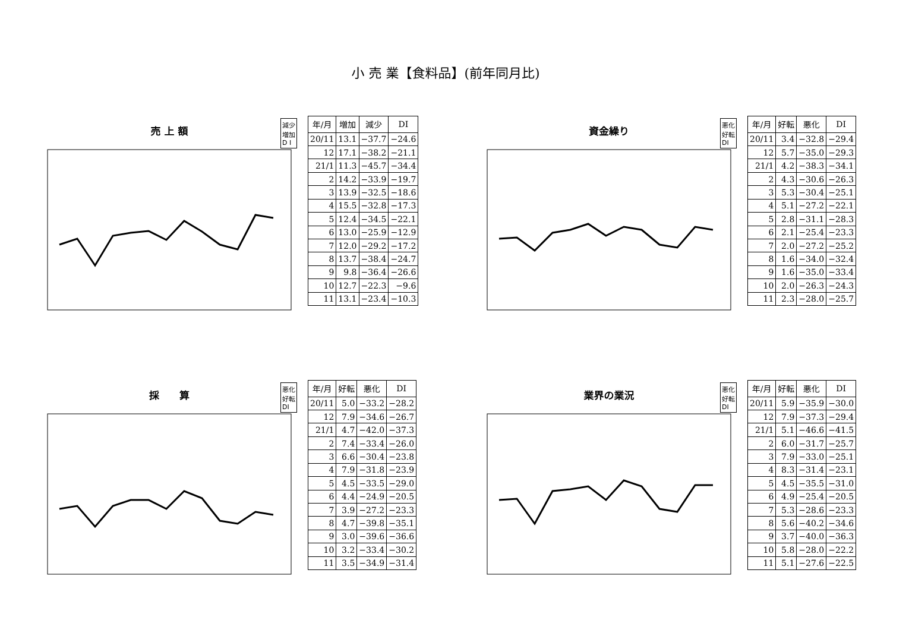小 売 業【食料品】(前年同月比)
売 上 額
減少
増加
D I
| 年/月 | 増加 | 減少 | DI |
| --- | --- | --- | --- |
| 20/11 | 13.1 | −37.7 | −24.6 |
| 12 | 17.1 | −38.2 | −21.1 |
| 21/1 | 11.3 | −45.7 | −34.4 |
| 2 | 14.2 | −33.9 | −19.7 |
| 3 | 13.9 | −32.5 | −18.6 |
| 4 | 15.5 | −32.8 | −17.3 |
| 5 | 12.4 | −34.5 | −22.1 |
| 6 | 13.0 | −25.9 | −12.9 |
| 7 | 12.0 | −29.2 | −17.2 |
| 8 | 13.7 | −38.4 | −24.7 |
| 9 | 9.8 | −36.4 | −26.6 |
| 10 | 12.7 | −22.3 | −9.6 |
| 11 | 13.1 | −23.4 | −10.3 |
資金繰り
悪化
好転
DI
| 年/月 | 好転 | 悪化 | DI |
| --- | --- | --- | --- |
| 20/11 | 3.4 | −32.8 | −29.4 |
| 12 | 5.7 | −35.0 | −29.3 |
| 21/1 | 4.2 | −38.3 | −34.1 |
| 2 | 4.3 | −30.6 | −26.3 |
| 3 | 5.3 | −30.4 | −25.1 |
| 4 | 5.1 | −27.2 | −22.1 |
| 5 | 2.8 | −31.1 | −28.3 |
| 6 | 2.1 | −25.4 | −23.3 |
| 7 | 2.0 | −27.2 | −25.2 |
| 8 | 1.6 | −34.0 | −32.4 |
| 9 | 1.6 | −35.0 | −33.4 |
| 10 | 2.0 | −26.3 | −24.3 |
| 11 | 2.3 | −28.0 | −25.7 |
採　　算
悪化
好転
DI
| 年/月 | 好転 | 悪化 | DI |
| --- | --- | --- | --- |
| 20/11 | 5.0 | −33.2 | −28.2 |
| 12 | 7.9 | −34.6 | −26.7 |
| 21/1 | 4.7 | −42.0 | −37.3 |
| 2 | 7.4 | −33.4 | −26.0 |
| 3 | 6.6 | −30.4 | −23.8 |
| 4 | 7.9 | −31.8 | −23.9 |
| 5 | 4.5 | −33.5 | −29.0 |
| 6 | 4.4 | −24.9 | −20.5 |
| 7 | 3.9 | −27.2 | −23.3 |
| 8 | 4.7 | −39.8 | −35.1 |
| 9 | 3.0 | −39.6 | −36.6 |
| 10 | 3.2 | −33.4 | −30.2 |
| 11 | 3.5 | −34.9 | −31.4 |
業界の業況
悪化
好転
DI
| 年/月 | 好転 | 悪化 | DI |
| --- | --- | --- | --- |
| 20/11 | 5.9 | −35.9 | −30.0 |
| 12 | 7.9 | −37.3 | −29.4 |
| 21/1 | 5.1 | −46.6 | −41.5 |
| 2 | 6.0 | −31.7 | −25.7 |
| 3 | 7.9 | −33.0 | −25.1 |
| 4 | 8.3 | −31.4 | −23.1 |
| 5 | 4.5 | −35.5 | −31.0 |
| 6 | 4.9 | −25.4 | −20.5 |
| 7 | 5.3 | −28.6 | −23.3 |
| 8 | 5.6 | −40.2 | −34.6 |
| 9 | 3.7 | −40.0 | −36.3 |
| 10 | 5.8 | −28.0 | −22.2 |
| 11 | 5.1 | −27.6 | −22.5 |